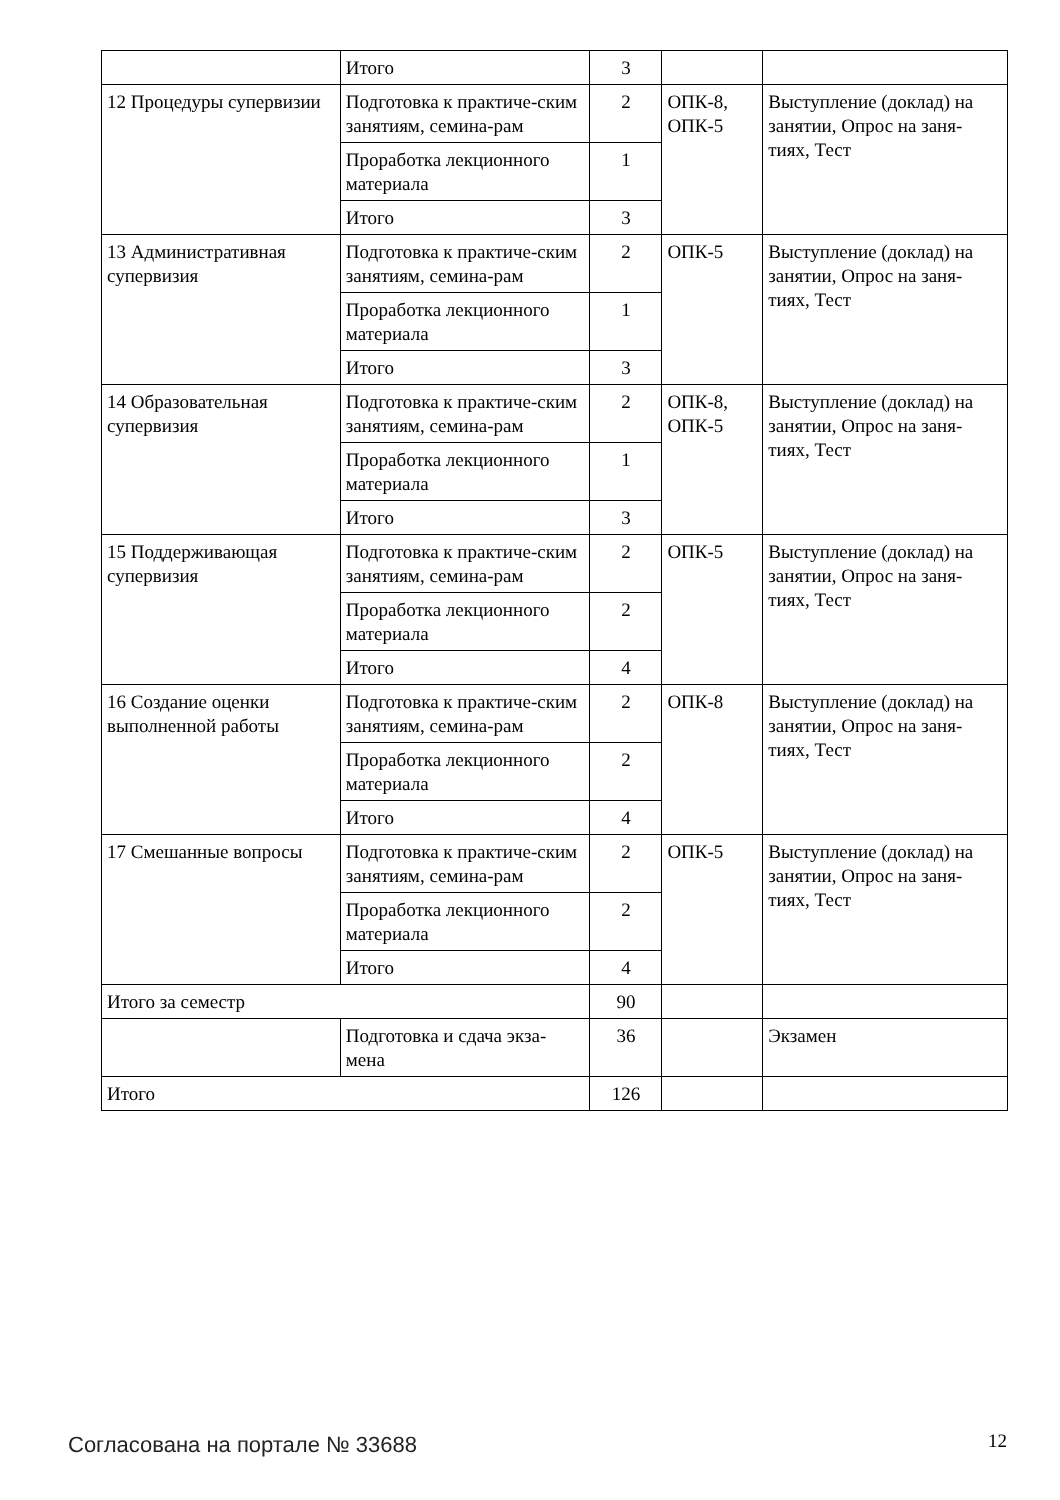| | Итого | 3 | | |
| 12 Процедуры супервизии | Подготовка к практиче-ским занятиям, семина-рам | 2 | ОПК-8, ОПК-5 | Выступление (доклад) на занятии, Опрос на заня-тиях, Тест |
| | Проработка лекционного материала | 1 | | |
| | Итого | 3 | | |
| 13 Административная супервизия | Подготовка к практиче-ским занятиям, семина-рам | 2 | ОПК-5 | Выступление (доклад) на занятии, Опрос на заня-тиях, Тест |
| | Проработка лекционного материала | 1 | | |
| | Итого | 3 | | |
| 14 Образовательная супервизия | Подготовка к практиче-ским занятиям, семина-рам | 2 | ОПК-8, ОПК-5 | Выступление (доклад) на занятии, Опрос на заня-тиях, Тест |
| | Проработка лекционного материала | 1 | | |
| | Итого | 3 | | |
| 15 Поддерживающая супервизия | Подготовка к практиче-ским занятиям, семина-рам | 2 | ОПК-5 | Выступление (доклад) на занятии, Опрос на заня-тиях, Тест |
| | Проработка лекционного материала | 2 | | |
| | Итого | 4 | | |
| 16 Создание оценки выполненной работы | Подготовка к практиче-ским занятиям, семина-рам | 2 | ОПК-8 | Выступление (доклад) на занятии, Опрос на заня-тиях, Тест |
| | Проработка лекционного материала | 2 | | |
| | Итого | 4 | | |
| 17 Смешанные вопросы | Подготовка к практиче-ским занятиям, семина-рам | 2 | ОПК-5 | Выступление (доклад) на занятии, Опрос на заня-тиях, Тест |
| | Проработка лекционного материала | 2 | | |
| | Итого | 4 | | |
| Итого за семестр | | 90 | | |
| | Подготовка и сдача экза-мена | 36 | | Экзамен |
| Итого | | 126 | | |
Согласована на портале № 33688 12